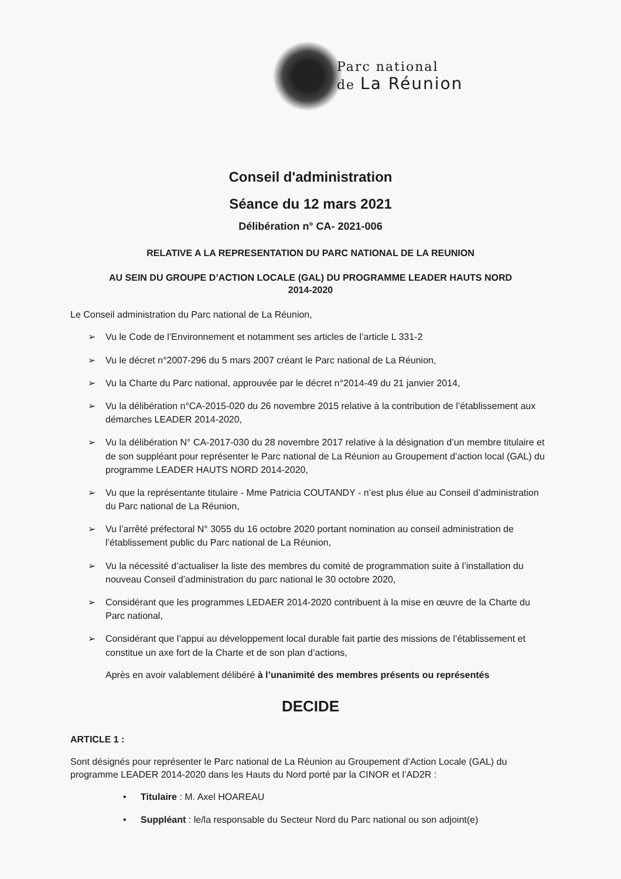Parc national
de La Réunion
Conseil d'administration
Séance du 12 mars 2021
Délibération n° CA- 2021-006
RELATIVE A LA REPRESENTATION DU PARC NATIONAL DE LA REUNION
AU SEIN DU GROUPE D’ACTION LOCALE (GAL) DU PROGRAMME LEADER HAUTS NORD
2014-2020
Le Conseil administration du Parc national de La Réunion,
➢ Vu le Code de l’Environnement et notamment ses articles de l’article L 331-2
➢ Vu le décret n°2007-296 du 5 mars 2007 créant le Parc national de La Réunion,
➢ Vu la Charte du Parc national, approuvée par le décret n°2014-49 du 21 janvier 2014,
➢ Vu la délibération n°CA-2015-020 du 26 novembre 2015 relative à la contribution de l’établissement aux démarches LEADER 2014-2020,
➢ Vu la délibération N° CA-2017-030 du 28 novembre 2017 relative à la désignation d’un membre titulaire et de son suppléant pour représenter le Parc national de La Réunion au Groupement d’action local (GAL) du programme LEADER HAUTS NORD 2014-2020,
➢ Vu que la représentante titulaire - Mme Patricia COUTANDY - n’est plus élue au Conseil d’administration du Parc national de La Réunion,
➢ Vu l’arrêté préfectoral N° 3055 du 16 octobre 2020 portant nomination au conseil administration de l’établissement public du Parc national de La Réunion,
➢ Vu la nécessité d’actualiser la liste des membres du comité de programmation suite à l’installation du nouveau Conseil d’administration du parc national le 30 octobre 2020,
➢ Considérant que les programmes LEDAER 2014-2020 contribuent à la mise en œuvre de la Charte du Parc national,
➢ Considérant que l’appui au développement local durable fait partie des missions de l’établissement et constitue un axe fort de la Charte et de son plan d’actions,
Après en avoir valablement délibéré à l’unanimité des membres présents ou représentés
DECIDE
ARTICLE 1 :
Sont désignés pour représenter le Parc national de La Réunion au Groupement d’Action Locale (GAL) du programme LEADER 2014-2020 dans les Hauts du Nord porté par la CINOR et l’AD2R :
• Titulaire : M. Axel HOAREAU
• Suppléant : le/la responsable du Secteur Nord du Parc national ou son adjoint(e)